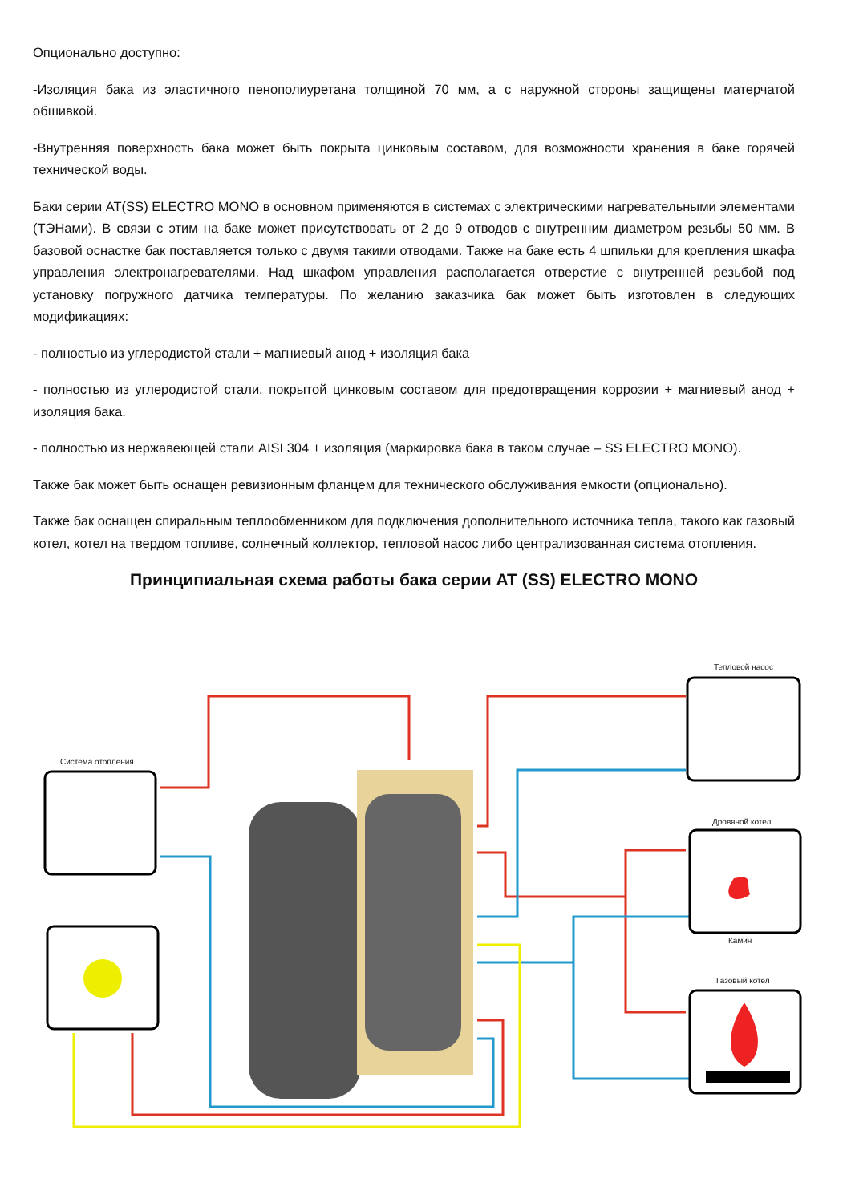Опционально доступно:
-Изоляция бака из эластичного пенополиуретана толщиной 70 мм, а с наружной стороны защищены матерчатой обшивкой.
-Внутренняя поверхность бака может быть покрыта цинковым составом, для возможности хранения в баке горячей технической воды.
Баки серии AT(SS) ELECTRO MONO в основном применяются в системах с электрическими нагревательными элементами (ТЭНами). В связи с этим на баке может присутствовать от 2 до 9 отводов с внутренним диаметром резьбы 50 мм. В базовой оснастке бак поставляется только с двумя такими отводами. Также на баке есть 4 шпильки для крепления шкафа управления электронагревателями. Над шкафом управления располагается отверстие с внутренней резьбой под установку погружного датчика температуры. По желанию заказчика бак может быть изготовлен в следующих модификациях:
- полностью из углеродистой стали + магниевый анод + изоляция бака
- полностью из углеродистой стали, покрытой цинковым составом для предотвращения коррозии + магниевый анод + изоляция бака.
- полностью из нержавеющей стали AISI 304 + изоляция (маркировка бака в таком случае – SS ELECTRO MONO).
Также бак может быть оснащен ревизионным фланцем для технического обслуживания емкости (опционально).
Также бак оснащен спиральным теплообменником для подключения дополнительного источника тепла, такого как газовый котел, котел на твердом топливе, солнечный коллектор, тепловой насос либо централизованная система отопления.
Принципиальная схема работы бака серии AT (SS) ELECTRO MONO
Тепловой насос
Система отопления
Дровяной котел
Камин
Газовый котел